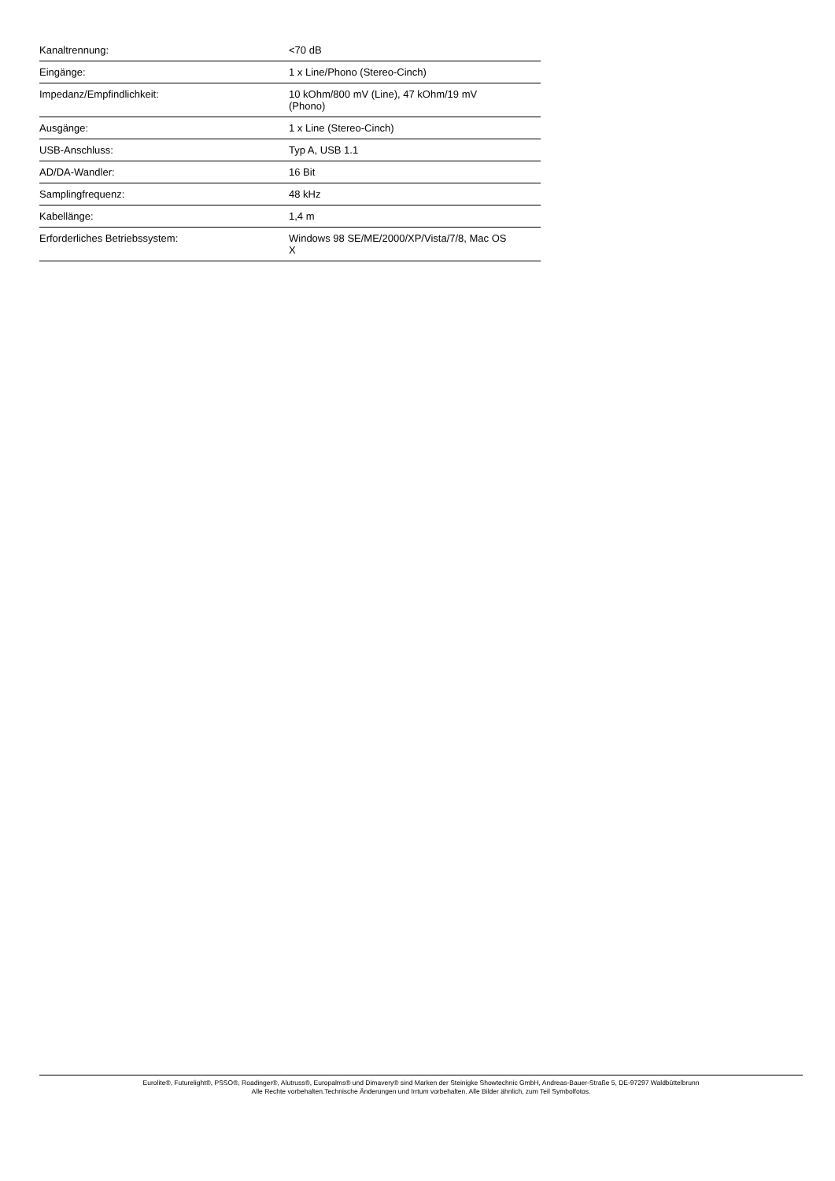| Kanaltrennung: | <70 dB |
| Eingänge: | 1 x Line/Phono (Stereo-Cinch) |
| Impedanz/Empfindlichkeit: | 10 kOhm/800 mV (Line), 47 kOhm/19 mV (Phono) |
| Ausgänge: | 1 x Line (Stereo-Cinch) |
| USB-Anschluss: | Typ A, USB 1.1 |
| AD/DA-Wandler: | 16 Bit |
| Samplingfrequenz: | 48 kHz |
| Kabellänge: | 1,4 m |
| Erforderliches Betriebssystem: | Windows 98 SE/ME/2000/XP/Vista/7/8, Mac OS X |
Eurolite®, Futurelight®, PSSO®, Roadinger®, Alutruss®, Europalms® und Dimavery® sind Marken der Steinigke Showtechnic GmbH, Andreas-Bauer-Straße 5, DE-97297 Waldbüttelbrunn
Alle Rechte vorbehalten.Technische Änderungen und Irrtum vorbehalten. Alle Bilder ähnlich, zum Teil Symbolfotos.